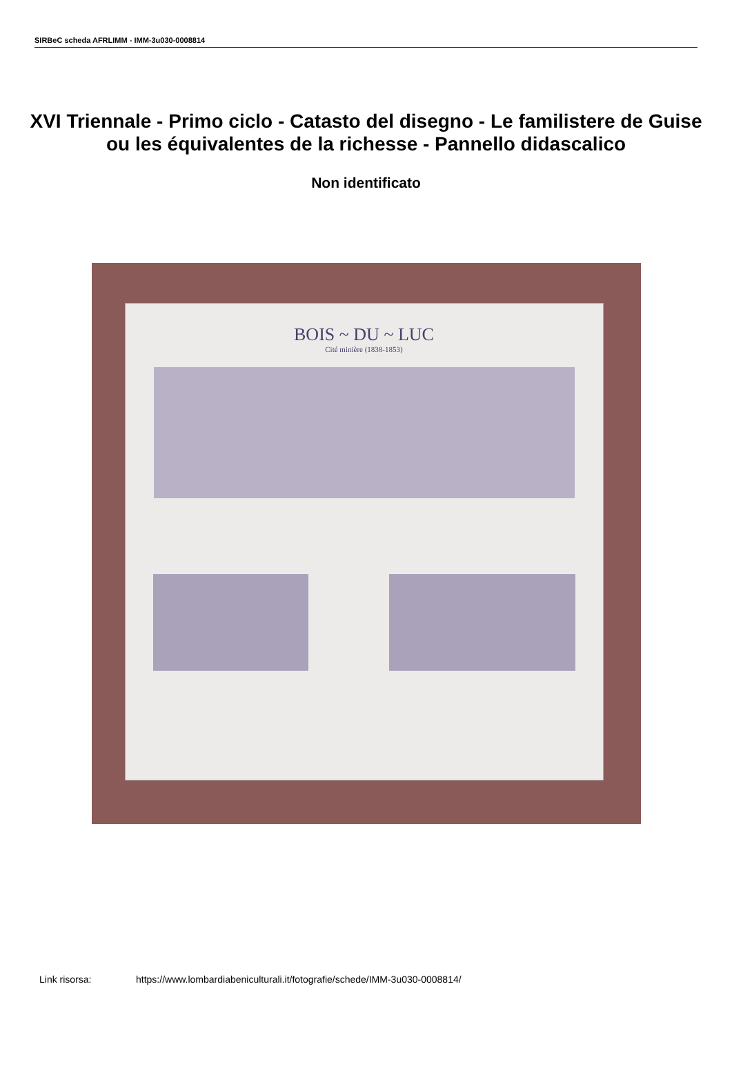SIRBeC scheda AFRLIMM - IMM-3u030-0008814
XVI Triennale - Primo ciclo - Catasto del disegno - Le familistere de Guise ou les équivalentes de la richesse - Pannello didascalico
Non identificato
BOIS ~ DU ~ LUC
Cité minière (1838-1853)
Link risorsa: https://www.lombardiabeniculturali.it/fotografie/schede/IMM-3u030-0008814/